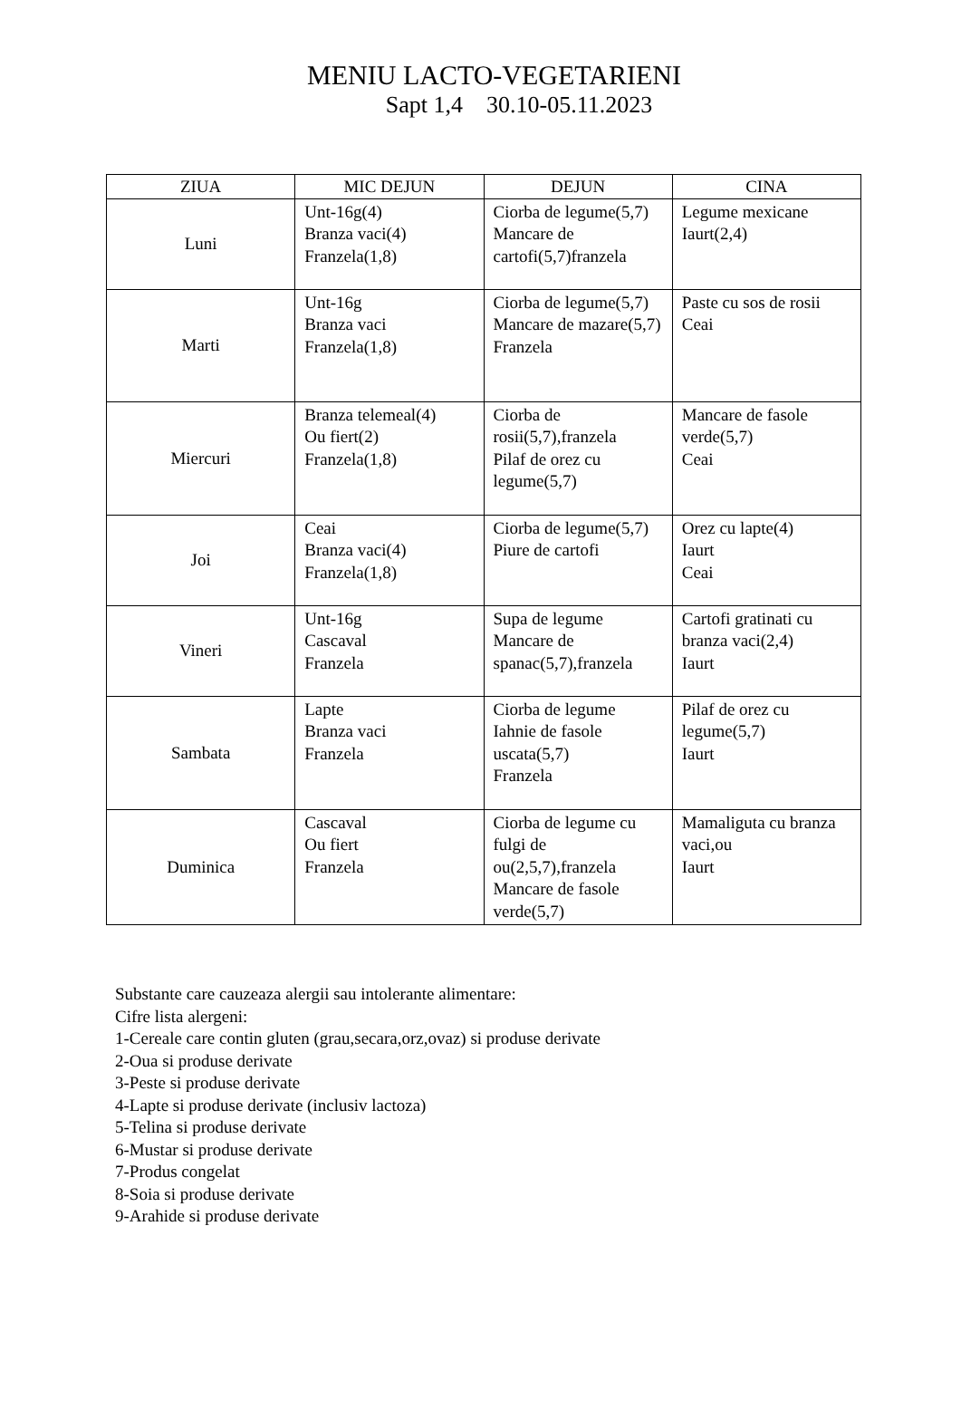MENIU LACTO-VEGETARIENI
Sapt 1,4 30.10-05.11.2023
| ZIUA | MIC DEJUN | DEJUN | CINA |
| --- | --- | --- | --- |
| Luni | Unt-16g(4) Branza vaci(4) Franzela(1,8) | Ciorba de legume(5,7) Mancare de cartofi(5,7)franzela | Legume mexicane Iaurt(2,4) |
| Marti | Unt-16g Branza vaci Franzela(1,8) | Ciorba de legume(5,7) Mancare de mazare(5,7) Franzela | Paste cu sos de rosii Ceai |
| Miercuri | Branza telemeal(4) Ou fiert(2) Franzela(1,8) | Ciorba de rosii(5,7),franzela Pilaf de orez cu legume(5,7) | Mancare de fasole verde(5,7) Ceai |
| Joi | Ceai Branza vaci(4) Franzela(1,8) | Ciorba de legume(5,7) Piure de cartofi | Orez cu lapte(4) Iaurt Ceai |
| Vineri | Unt-16g Cascaval Franzela | Supa de legume Mancare de spanac(5,7),franzela | Cartofi gratinati cu branza vaci(2,4) Iaurt |
| Sambata | Lapte Branza vaci Franzela | Ciorba de legume Iahnie de fasole uscata(5,7) Franzela | Pilaf de orez cu legume(5,7) Iaurt |
| Duminica | Cascaval Ou fiert Franzela | Ciorba de legume cu fulgi de ou(2,5,7),franzela Mancare de fasole verde(5,7) | Mamaliguta cu branza vaci,ou Iaurt |
Substante care cauzeaza alergii sau intolerante alimentare:
Cifre lista alergeni:
1-Cereale care contin gluten (grau,secara,orz,ovaz) si produse derivate
2-Oua si produse derivate
3-Peste si produse derivate
4-Lapte si produse derivate (inclusiv lactoza)
5-Telina si produse derivate
6-Mustar si produse derivate
7-Produs congelat
8-Soia si produse derivate
9-Arahide si produse derivate